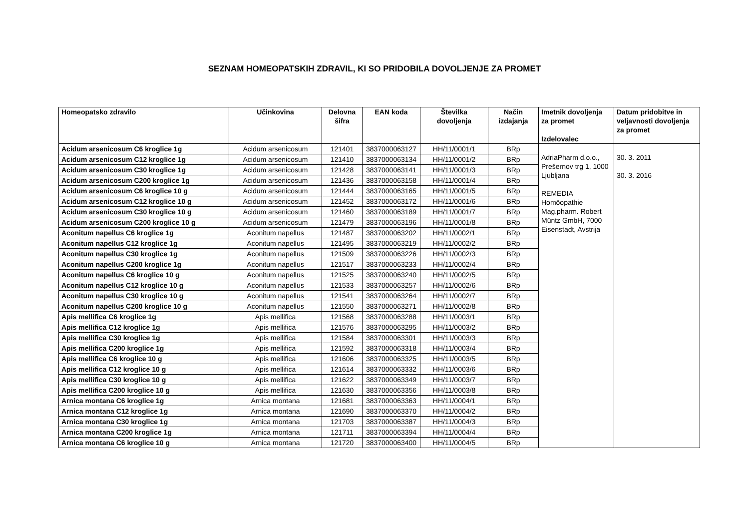SEZNAM HOMEOPATSKIH ZDRAVIL, KI SO PRIDOBILA DOVOLJENJE ZA PROMET
| Homeopatsko zdravilo | Učinkovina | Delovna šifra | EAN koda | Številka dovoljenja | Način izdajanja | Imetnik dovoljenja za promet Izdelovalec | Datum pridobitve in veljavnosti dovoljenja za promet |
| --- | --- | --- | --- | --- | --- | --- | --- |
| Acidum arsenicosum C6 kroglice 1g | Acidum arsenicosum | 121401 | 3837000063127 | HH/11/0001/1 | BRp | AdriaPharm d.o.o., Prešernov trg 1, 1000 Ljubljana REMEDIA Homöopathie Mag.pharm. Robert Müntz GmbH, 7000 Eisenstadt, Avstrija | 30. 3. 2011 30. 3. 2016 |
| Acidum arsenicosum C12 kroglice 1g | Acidum arsenicosum | 121410 | 3837000063134 | HH/11/0001/2 | BRp | | |
| Acidum arsenicosum C30 kroglice 1g | Acidum arsenicosum | 121428 | 3837000063141 | HH/11/0001/3 | BRp | | |
| Acidum arsenicosum C200 kroglice 1g | Acidum arsenicosum | 121436 | 3837000063158 | HH/11/0001/4 | BRp | | |
| Acidum arsenicosum C6 kroglice 10 g | Acidum arsenicosum | 121444 | 3837000063165 | HH/11/0001/5 | BRp | | |
| Acidum arsenicosum C12 kroglice 10 g | Acidum arsenicosum | 121452 | 3837000063172 | HH/11/0001/6 | BRp | | |
| Acidum arsenicosum C30 kroglice 10 g | Acidum arsenicosum | 121460 | 3837000063189 | HH/11/0001/7 | BRp | | |
| Acidum arsenicosum C200 kroglice 10 g | Acidum arsenicosum | 121479 | 3837000063196 | HH/11/0001/8 | BRp | | |
| Aconitum napellus C6 kroglice 1g | Aconitum napellus | 121487 | 3837000063202 | HH/11/0002/1 | BRp | | |
| Aconitum napellus C12 kroglice 1g | Aconitum napellus | 121495 | 3837000063219 | HH/11/0002/2 | BRp | | |
| Aconitum napellus C30 kroglice 1g | Aconitum napellus | 121509 | 3837000063226 | HH/11/0002/3 | BRp | | |
| Aconitum napellus C200 kroglice 1g | Aconitum napellus | 121517 | 3837000063233 | HH/11/0002/4 | BRp | | |
| Aconitum napellus C6 kroglice 10 g | Aconitum napellus | 121525 | 3837000063240 | HH/11/0002/5 | BRp | | |
| Aconitum napellus C12 kroglice 10 g | Aconitum napellus | 121533 | 3837000063257 | HH/11/0002/6 | BRp | | |
| Aconitum napellus C30 kroglice 10 g | Aconitum napellus | 121541 | 3837000063264 | HH/11/0002/7 | BRp | | |
| Aconitum napellus C200 kroglice 10 g | Aconitum napellus | 121550 | 3837000063271 | HH/11/0002/8 | BRp | | |
| Apis mellifica C6 kroglice 1g | Apis mellifica | 121568 | 3837000063288 | HH/11/0003/1 | BRp | | |
| Apis mellifica C12 kroglice 1g | Apis mellifica | 121576 | 3837000063295 | HH/11/0003/2 | BRp | | |
| Apis mellifica C30 kroglice 1g | Apis mellifica | 121584 | 3837000063301 | HH/11/0003/3 | BRp | | |
| Apis mellifica C200 kroglice 1g | Apis mellifica | 121592 | 3837000063318 | HH/11/0003/4 | BRp | | |
| Apis mellifica C6 kroglice 10 g | Apis mellifica | 121606 | 3837000063325 | HH/11/0003/5 | BRp | | |
| Apis mellifica C12 kroglice 10 g | Apis mellifica | 121614 | 3837000063332 | HH/11/0003/6 | BRp | | |
| Apis mellifica C30 kroglice 10 g | Apis mellifica | 121622 | 3837000063349 | HH/11/0003/7 | BRp | | |
| Apis mellifica C200 kroglice 10 g | Apis mellifica | 121630 | 3837000063356 | HH/11/0003/8 | BRp | | |
| Arnica montana C6 kroglice 1g | Arnica montana | 121681 | 3837000063363 | HH/11/0004/1 | BRp | | |
| Arnica montana C12 kroglice 1g | Arnica montana | 121690 | 3837000063370 | HH/11/0004/2 | BRp | | |
| Arnica montana C30 kroglice 1g | Arnica montana | 121703 | 3837000063387 | HH/11/0004/3 | BRp | | |
| Arnica montana C200 kroglice 1g | Arnica montana | 121711 | 3837000063394 | HH/11/0004/4 | BRp | | |
| Arnica montana C6 kroglice 10 g | Arnica montana | 121720 | 3837000063400 | HH/11/0004/5 | BRp | | |